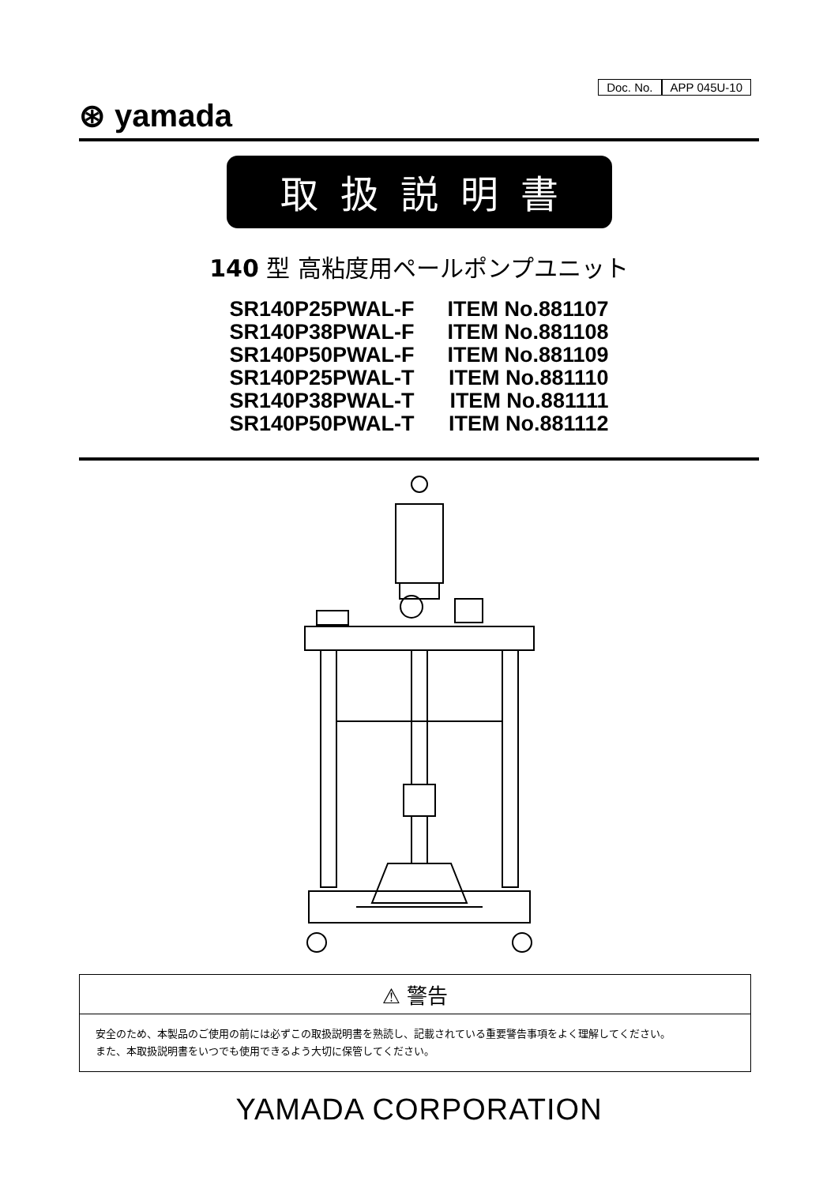Doc. No. APP 045U-10
⊛ yamada
取扱説明書
140 型 高粘度用ペールポンプユニット
SR140P25PWAL-F ITEM No.881107
SR140P38PWAL-F ITEM No.881108
SR140P50PWAL-F ITEM No.881109
SR140P25PWAL-T ITEM No.881110
SR140P38PWAL-T ITEM No.881111
SR140P50PWAL-T ITEM No.881112
⚠ 警告
安全のため、本製品のご使用の前には必ずこの取扱説明書を熟読し、記載されている重要警告事項をよく理解してください。
また、本取扱説明書をいつでも使用できるよう大切に保管してください。
YAMADA CORPORATION